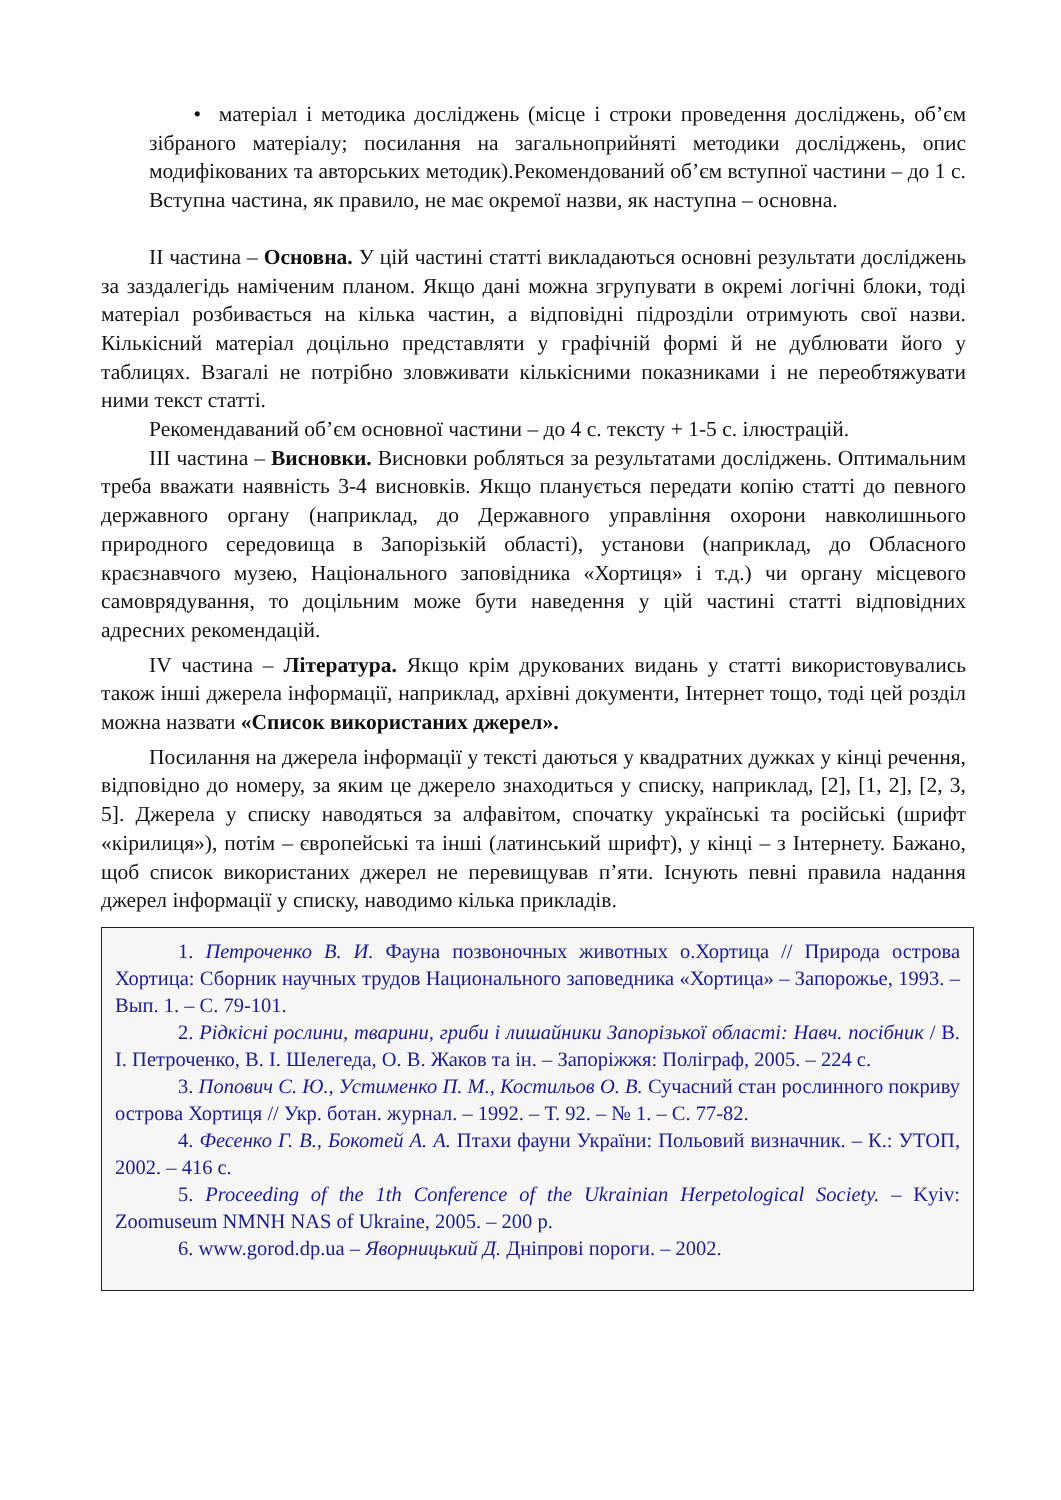• матеріал і методика досліджень (місце і строки проведення досліджень, об’єм зібраного матеріалу; посилання на загальноприйняті методики досліджень, опис модифікованих та авторських методик).Рекомендований об’єм вступної частини – до 1 с. Вступна частина, як правило, не має окремої назви, як наступна – основна.
ІІ частина – Основна. У цій частині статті викладаються основні результати досліджень за заздалегідь наміченим планом. Якщо дані можна згрупувати в окремі логічні блоки, тоді матеріал розбивається на кілька частин, а відповідні підрозділи отримують свої назви. Кількісний матеріал доцільно представляти у графічній формі й не дублювати його у таблицях. Взагалі не потрібно зловживати кількісними показниками і не переобтяжувати ними текст статті.
Рекомендаваний об’єм основної частини – до 4 с. тексту + 1-5 с. ілюстрацій.
ІІІ частина – Висновки. Висновки робляться за результатами досліджень. Оптимальним треба вважати наявність 3-4 висновків. Якщо планується передати копію статті до певного державного органу (наприклад, до Державного управління охорони навколишнього природного середовища в Запорізькій області), установи (наприклад, до Обласного краєзнавчого музею, Національного заповідника «Хортиця» і т.д.) чи органу місцевого самоврядування, то доцільним може бути наведення у цій частині статті відповідних адресних рекомендацій.
IV частина – Література. Якщо крім друкованих видань у статті використовувались також інші джерела інформації, наприклад, архівні документи, Інтернет тощо, тоді цей розділ можна назвати «Список використаних джерел».
Посилання на джерела інформації у тексті даються у квадратних дужках у кінці речення, відповідно до номеру, за яким це джерело знаходиться у списку, наприклад, [2], [1, 2], [2, 3, 5]. Джерела у списку наводяться за алфавітом, спочатку українські та російські (шрифт «кірилиця»), потім – європейські та інші (латинський шрифт), у кінці – з Інтернету. Бажано, щоб список використаних джерел не перевищував п’яти. Існують певні правила надання джерел інформації у списку, наводимо кілька прикладів.
1. Петроченко В. И. Фауна позвоночных животных о.Хортица // Природа острова Хортица: Сборник научных трудов Национального заповедника «Хортица» – Запорожье, 1993. – Вып. 1. – С. 79-101.
2. Рідкісні рослини, тварини, гриби і лишайники Запорізької області: Навч. посібник / В. І. Петроченко, В. І. Шелегеда, О. В. Жаков та ін. – Запоріжжя: Поліграф, 2005. – 224 с.
3. Попович С. Ю., Устименко П. М., Костильов О. В. Сучасний стан рослинного покриву острова Хортиця // Укр. ботан. журнал. – 1992. – Т. 92. – № 1. – С. 77-82.
4. Фесенко Г. В., Бокотей А. А. Птахи фауни України: Польовий визначник. – К.: УТОП, 2002. – 416 с.
5. Proceeding of the 1th Conference of the Ukrainian Herpetological Society. – Kyiv: Zoomuseum NMNH NAS of Ukraine, 2005. – 200 p.
6. www.gorod.dp.ua – Яворницький Д. Дніпрові пороги. – 2002.